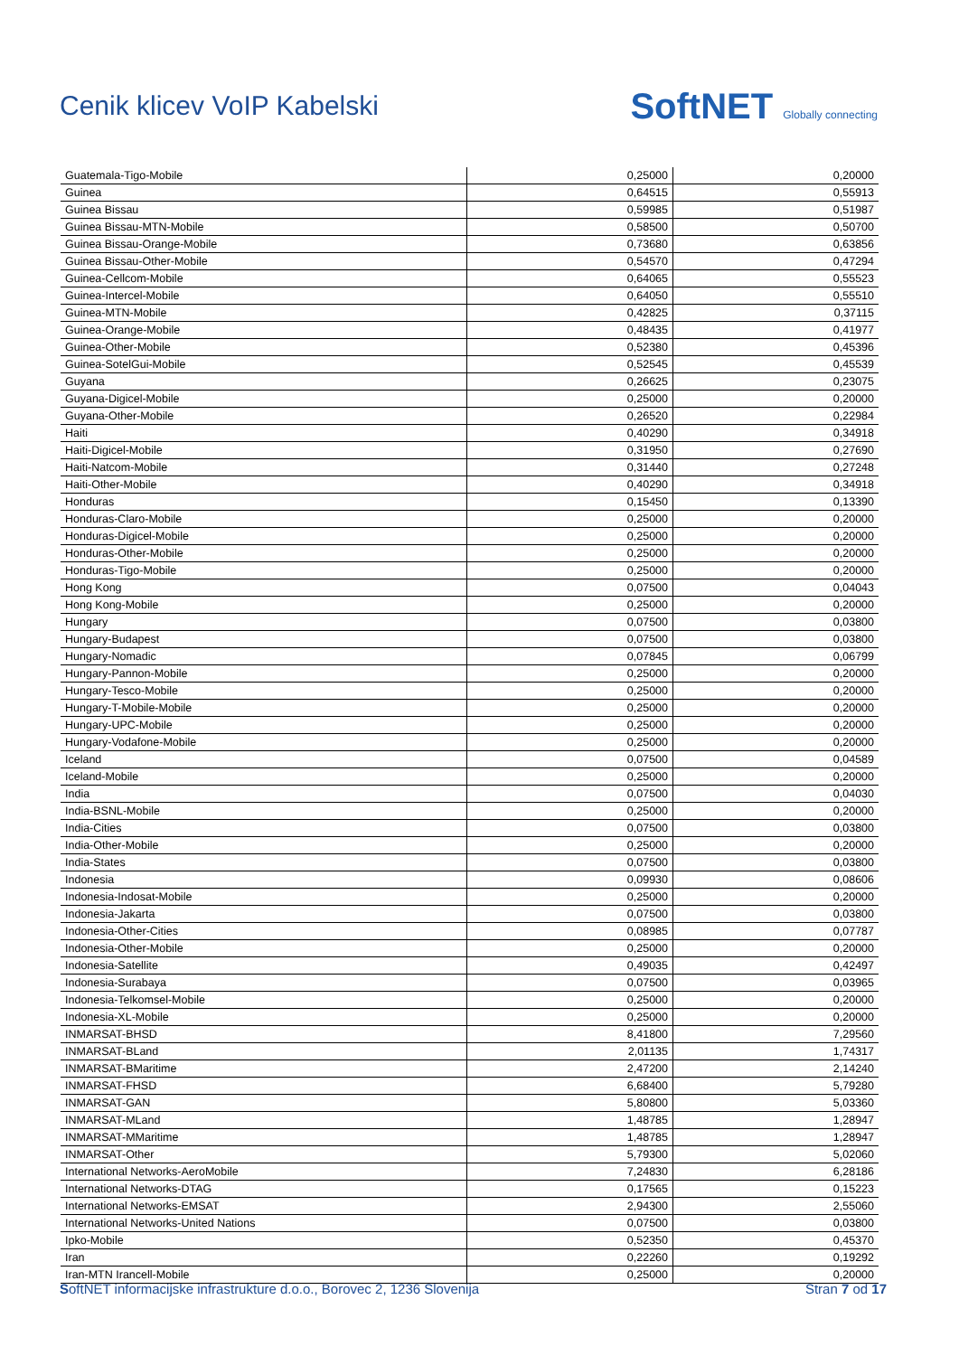Cenik klicev VoIP Kabelski
SoftNET Globally connecting
| Guatemala-Tigo-Mobile | 0,25000 | 0,20000 |
| Guinea | 0,64515 | 0,55913 |
| Guinea Bissau | 0,59985 | 0,51987 |
| Guinea Bissau-MTN-Mobile | 0,58500 | 0,50700 |
| Guinea Bissau-Orange-Mobile | 0,73680 | 0,63856 |
| Guinea Bissau-Other-Mobile | 0,54570 | 0,47294 |
| Guinea-Cellcom-Mobile | 0,64065 | 0,55523 |
| Guinea-Intercel-Mobile | 0,64050 | 0,55510 |
| Guinea-MTN-Mobile | 0,42825 | 0,37115 |
| Guinea-Orange-Mobile | 0,48435 | 0,41977 |
| Guinea-Other-Mobile | 0,52380 | 0,45396 |
| Guinea-SotelGui-Mobile | 0,52545 | 0,45539 |
| Guyana | 0,26625 | 0,23075 |
| Guyana-Digicel-Mobile | 0,25000 | 0,20000 |
| Guyana-Other-Mobile | 0,26520 | 0,22984 |
| Haiti | 0,40290 | 0,34918 |
| Haiti-Digicel-Mobile | 0,31950 | 0,27690 |
| Haiti-Natcom-Mobile | 0,31440 | 0,27248 |
| Haiti-Other-Mobile | 0,40290 | 0,34918 |
| Honduras | 0,15450 | 0,13390 |
| Honduras-Claro-Mobile | 0,25000 | 0,20000 |
| Honduras-Digicel-Mobile | 0,25000 | 0,20000 |
| Honduras-Other-Mobile | 0,25000 | 0,20000 |
| Honduras-Tigo-Mobile | 0,25000 | 0,20000 |
| Hong Kong | 0,07500 | 0,04043 |
| Hong Kong-Mobile | 0,25000 | 0,20000 |
| Hungary | 0,07500 | 0,03800 |
| Hungary-Budapest | 0,07500 | 0,03800 |
| Hungary-Nomadic | 0,07845 | 0,06799 |
| Hungary-Pannon-Mobile | 0,25000 | 0,20000 |
| Hungary-Tesco-Mobile | 0,25000 | 0,20000 |
| Hungary-T-Mobile-Mobile | 0,25000 | 0,20000 |
| Hungary-UPC-Mobile | 0,25000 | 0,20000 |
| Hungary-Vodafone-Mobile | 0,25000 | 0,20000 |
| Iceland | 0,07500 | 0,04589 |
| Iceland-Mobile | 0,25000 | 0,20000 |
| India | 0,07500 | 0,04030 |
| India-BSNL-Mobile | 0,25000 | 0,20000 |
| India-Cities | 0,07500 | 0,03800 |
| India-Other-Mobile | 0,25000 | 0,20000 |
| India-States | 0,07500 | 0,03800 |
| Indonesia | 0,09930 | 0,08606 |
| Indonesia-Indosat-Mobile | 0,25000 | 0,20000 |
| Indonesia-Jakarta | 0,07500 | 0,03800 |
| Indonesia-Other-Cities | 0,08985 | 0,07787 |
| Indonesia-Other-Mobile | 0,25000 | 0,20000 |
| Indonesia-Satellite | 0,49035 | 0,42497 |
| Indonesia-Surabaya | 0,07500 | 0,03965 |
| Indonesia-Telkomsel-Mobile | 0,25000 | 0,20000 |
| Indonesia-XL-Mobile | 0,25000 | 0,20000 |
| INMARSAT-BHSD | 8,41800 | 7,29560 |
| INMARSAT-BLand | 2,01135 | 1,74317 |
| INMARSAT-BMaritime | 2,47200 | 2,14240 |
| INMARSAT-FHSD | 6,68400 | 5,79280 |
| INMARSAT-GAN | 5,80800 | 5,03360 |
| INMARSAT-MLand | 1,48785 | 1,28947 |
| INMARSAT-MMaritime | 1,48785 | 1,28947 |
| INMARSAT-Other | 5,79300 | 5,02060 |
| International Networks-AeroMobile | 7,24830 | 6,28186 |
| International Networks-DTAG | 0,17565 | 0,15223 |
| International Networks-EMSAT | 2,94300 | 2,55060 |
| International Networks-United Nations | 0,07500 | 0,03800 |
| Ipko-Mobile | 0,52350 | 0,45370 |
| Iran | 0,22260 | 0,19292 |
| Iran-MTN Irancell-Mobile | 0,25000 | 0,20000 |
SoftNET informacijske infrastrukture d.o.o., Borovec 2, 1236 Slovenija Stran 7 od 17